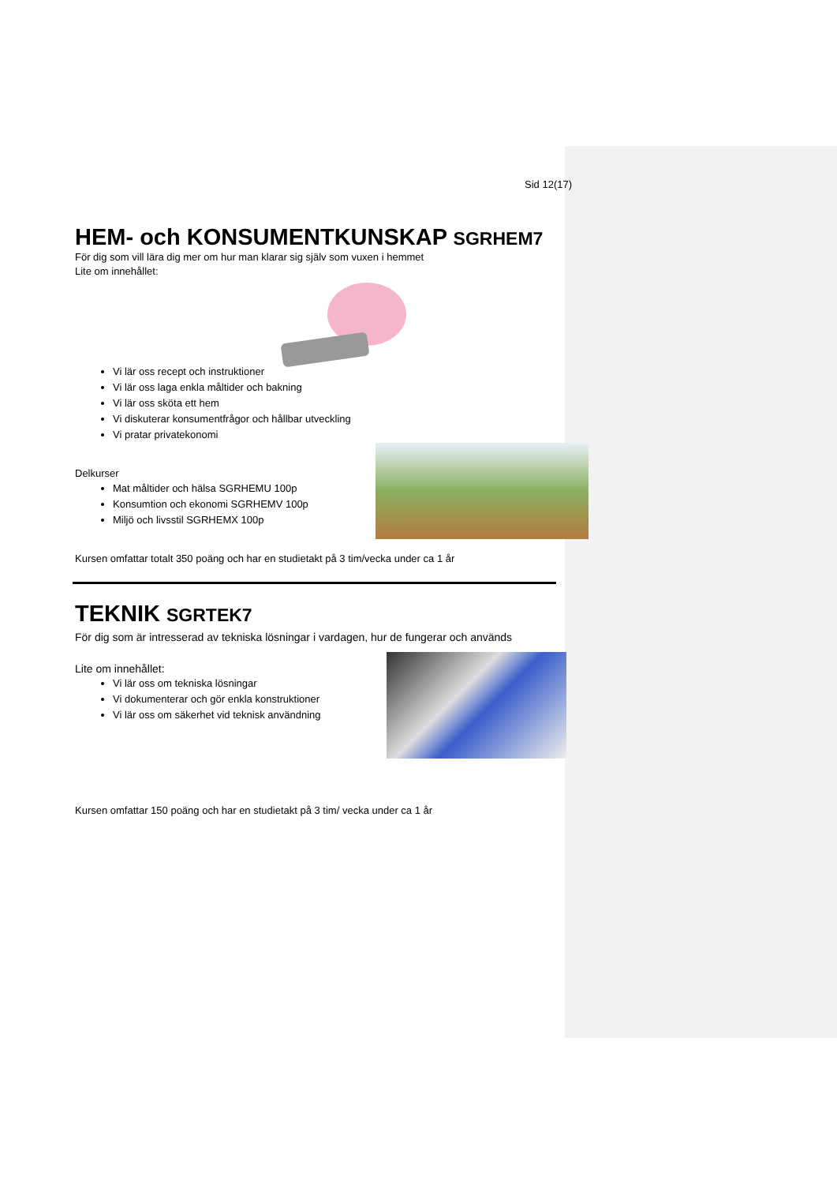Sid 12(17)
HEM- och KONSUMENTKUNSKAP SGRHEM7
För dig som vill lära dig mer om hur man klarar sig själv som vuxen i hemmet
Lite om innehållet:
Vi lär oss recept och instruktioner
Vi lär oss laga enkla måltider och bakning
Vi lär oss sköta ett hem
Vi diskuterar konsumentfrågor och hållbar utveckling
Vi pratar privatekonomi
Delkurser
Mat måltider och hälsa SGRHEMU 100p
Konsumtion och ekonomi SGRHEMV 100p
Miljö och livsstil SGRHEMX 100p
Kursen omfattar totalt 350 poäng och har en studietakt på 3 tim/vecka under ca 1 år
TEKNIK SGRTEK7
För dig som är intresserad av tekniska lösningar i vardagen, hur de fungerar och används
Lite om innehållet:
Vi lär oss om tekniska lösningar
Vi dokumenterar och gör enkla konstruktioner
Vi lär oss om säkerhet vid teknisk användning
Kursen omfattar 150 poäng och har en studietakt på 3 tim/ vecka under ca 1 år